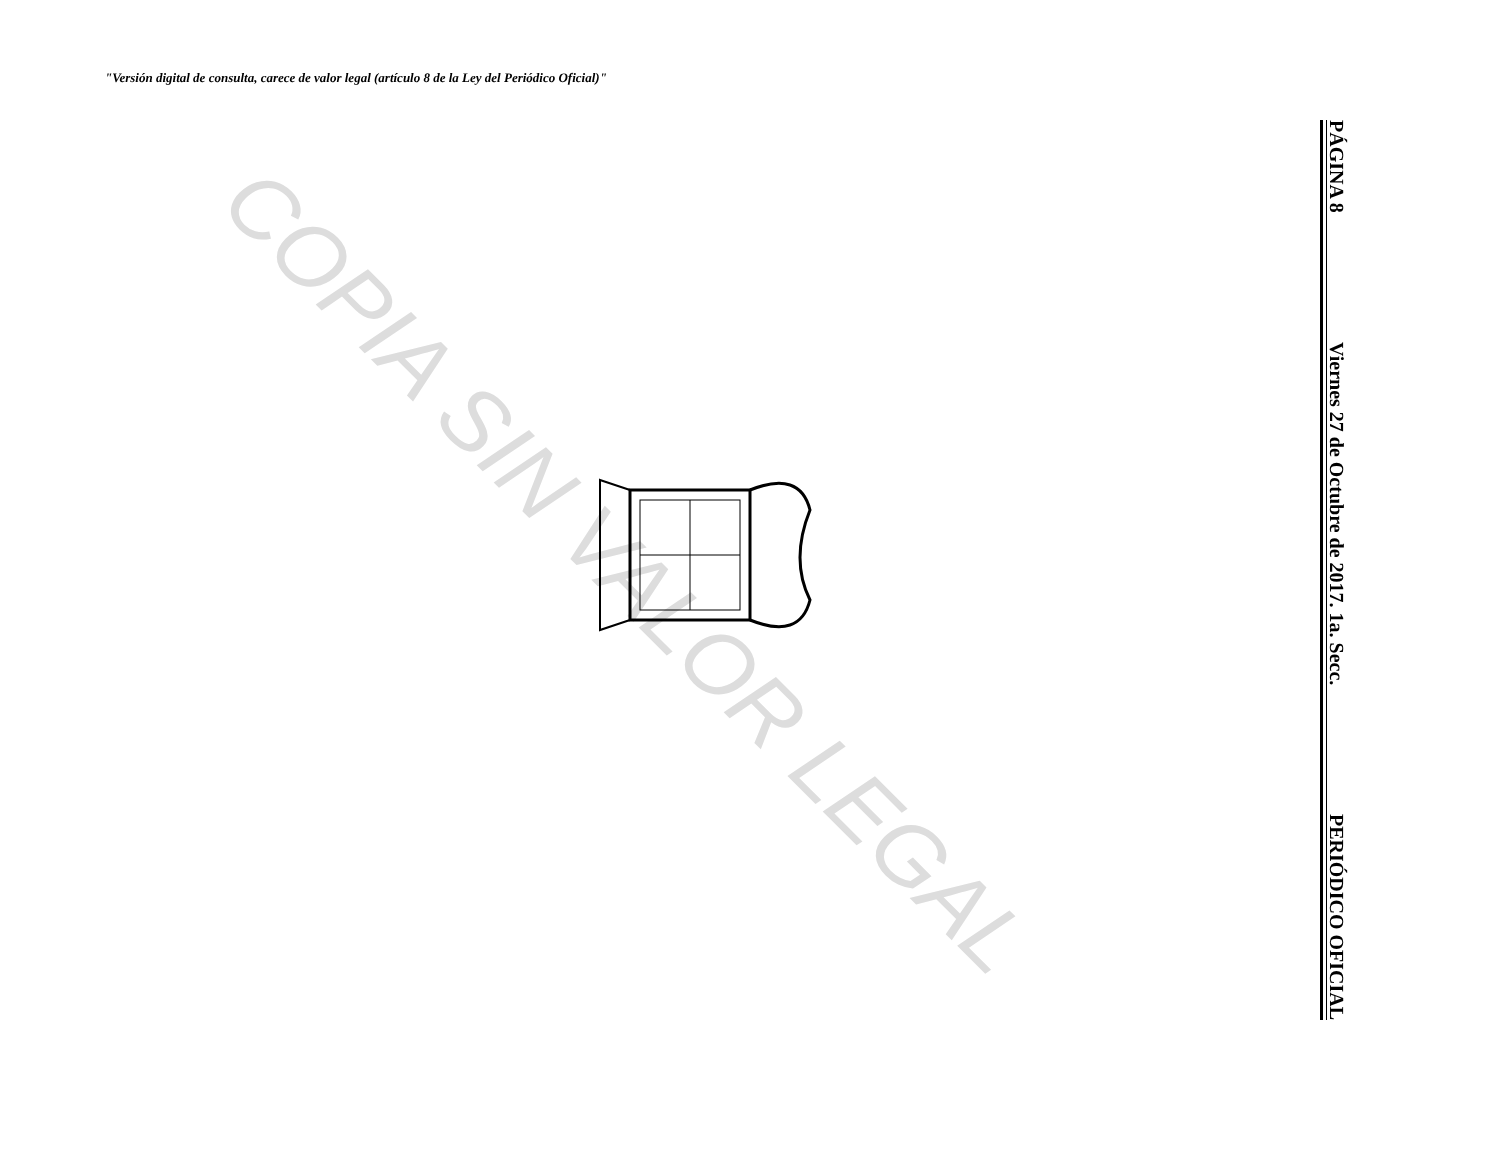"Versión digital de consulta, carece de valor legal (artículo 8 de la Ley del Periódico Oficial)"
COPIA SIN VALOR LEGAL
PÁGINA 8 Viernes 27 de Octubre de 2017. 1a. Secc. PERIÓDICO OFICIAL